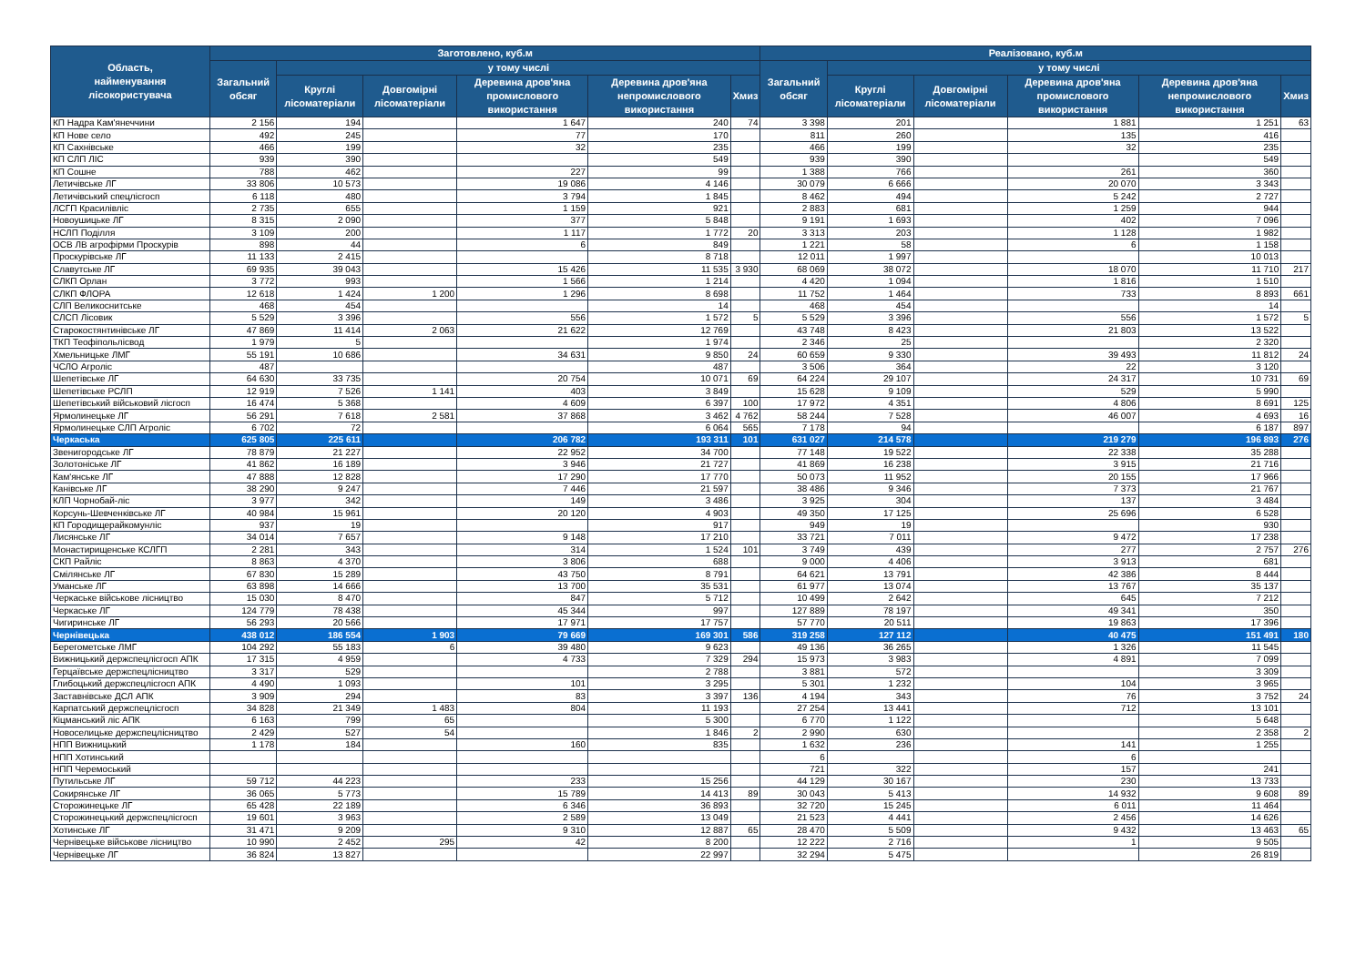| Область, найменування лісокористувача | Заготовлено, куб.м | | | | | | Реалізовано, куб.м | | | | | |
| --- | --- | --- | --- | --- | --- | --- | --- | --- | --- | --- | --- | --- |
| | Загальний обсяг | у тому числі | | | | | Загальний обсяг | у тому числі | | | | |
| | | Круглі лісоматеріали | Довгомірні лісоматеріали | Деревина дров'яна промислового використання | Деревина дров'яна непромислового використання | Хмиз | | Круглі лісоматеріали | Довгомірні лісоматеріали | Деревина дров'яна промислового використання | Деревина дров'яна непромислового використання | Хмиз |
| КП Надра Кам'янеччини | 2 156 | 194 | | 1 647 | 240 | 74 | 3 398 | 201 | | 1 881 | 1 251 | 63 |
| КП Нове село | 492 | 245 | | 77 | 170 | | 811 | 260 | | 135 | 416 | |
| КП Сахнівське | 466 | 199 | | 32 | 235 | | 466 | 199 | | 32 | 235 | |
| КП СЛП ЛІС | 939 | 390 | | | 549 | | 939 | 390 | | | 549 | |
| КП Сошне | 788 | 462 | | 227 | 99 | | 1 388 | 766 | | 261 | 360 | |
| Летичівське ЛГ | 33 806 | 10 573 | | 19 086 | 4 146 | | 30 079 | 6 666 | | 20 070 | 3 343 | |
| Летичівський спецлісгосп | 6 118 | 480 | | 3 794 | 1 845 | | 8 462 | 494 | | 5 242 | 2 727 | |
| ЛСГП Красилівліс | 2 735 | 655 | | 1 159 | 921 | | 2 883 | 681 | | 1 259 | 944 | |
| Новоушицьке ЛГ | 8 315 | 2 090 | | 377 | 5 848 | | 9 191 | 1 693 | | 402 | 7 096 | |
| НСЛП Поділля | 3 109 | 200 | | 1 117 | 1 772 | 20 | 3 313 | 203 | | 1 128 | 1 982 | |
| ОСВ ЛВ агрофірми Проскурів | 898 | 44 | | 6 | 849 | | 1 221 | 58 | | 6 | 1 158 | |
| Проскурівське ЛГ | 11 133 | 2 415 | | | 8 718 | | 12 011 | 1 997 | | | 10 013 | |
| Славутське ЛГ | 69 935 | 39 043 | | 15 426 | 11 535 | 3 930 | 68 069 | 38 072 | | 18 070 | 11 710 | 217 |
| СЛКП Орлан | 3 772 | 993 | | 1 566 | 1 214 | | 4 420 | 1 094 | | 1 816 | 1 510 | |
| СЛКП ФЛОРА | 12 618 | 1 424 | 1 200 | 1 296 | 8 698 | | 11 752 | 1 464 | | 733 | 8 893 | 661 |
| СЛП Великоснитське | 468 | 454 | | | 14 | | 468 | 454 | | | 14 | |
| СЛСП Лісовик | 5 529 | 3 396 | | 556 | 1 572 | 5 | 5 529 | 3 396 | | 556 | 1 572 | 5 |
| Старокостянтинівське ЛГ | 47 869 | 11 414 | 2 063 | 21 622 | 12 769 | | 43 748 | 8 423 | | 21 803 | 13 522 | |
| ТКП Теофіпольлісвод | 1 979 | 5 | | | 1 974 | | 2 346 | 25 | | | 2 320 | |
| Хмельницьке ЛМГ | 55 191 | 10 686 | | 34 631 | 9 850 | 24 | 60 659 | 9 330 | | 39 493 | 11 812 | 24 |
| ЧСЛО Агроліс | 487 | | | | 487 | | 3 506 | 364 | | 22 | 3 120 | |
| Шепетівське ЛГ | 64 630 | 33 735 | | 20 754 | 10 071 | 69 | 64 224 | 29 107 | | 24 317 | 10 731 | 69 |
| Шепетівське РСЛП | 12 919 | 7 526 | 1 141 | 403 | 3 849 | | 15 628 | 9 109 | | 529 | 5 990 | |
| Шепетівський військовий лісгосп | 16 474 | 5 368 | | 4 609 | 6 397 | 100 | 17 972 | 4 351 | | 4 806 | 8 691 | 125 |
| Ярмолинецьке ЛГ | 56 291 | 7 618 | 2 581 | 37 868 | 3 462 | 4 762 | 58 244 | 7 528 | | 46 007 | 4 693 | 16 |
| Ярмолинецьке СЛП Агроліс | 6 702 | 72 | | | 6 064 | 565 | 7 178 | 94 | | | 6 187 | 897 |
| Черкаська | 625 805 | 225 611 | | 206 782 | 193 311 | 101 | 631 027 | 214 578 | | 219 279 | 196 893 | 276 |
| Звенигородське ЛГ | 78 879 | 21 227 | | 22 952 | 34 700 | | 77 148 | 19 522 | | 22 338 | 35 288 | |
| Золотоніське ЛГ | 41 862 | 16 189 | | 3 946 | 21 727 | | 41 869 | 16 238 | | 3 915 | 21 716 | |
| Кам'янське ЛГ | 47 888 | 12 828 | | 17 290 | 17 770 | | 50 073 | 11 952 | | 20 155 | 17 966 | |
| Канівське ЛГ | 38 290 | 9 247 | | 7 446 | 21 597 | | 38 486 | 9 346 | | 7 373 | 21 767 | |
| КЛП Чорнобай-ліс | 3 977 | 342 | | 149 | 3 486 | | 3 925 | 304 | | 137 | 3 484 | |
| Корсунь-Шевченківське ЛГ | 40 984 | 15 961 | | 20 120 | 4 903 | | 49 350 | 17 125 | | 25 696 | 6 528 | |
| КП Городищерайкомунліс | 937 | 19 | | | 917 | | 949 | 19 | | | 930 | |
| Лисянське ЛГ | 34 014 | 7 657 | | 9 148 | 17 210 | | 33 721 | 7 011 | | 9 472 | 17 238 | |
| Монастирищенське КСЛГП | 2 281 | 343 | | 314 | 1 524 | 101 | 3 749 | 439 | | 277 | 2 757 | 276 |
| СКП Райліс | 8 863 | 4 370 | | 3 806 | 688 | | 9 000 | 4 406 | | 3 913 | 681 | |
| Смілянське ЛГ | 67 830 | 15 289 | | 43 750 | 8 791 | | 64 621 | 13 791 | | 42 386 | 8 444 | |
| Уманське ЛГ | 63 898 | 14 666 | | 13 700 | 35 531 | | 61 977 | 13 074 | | 13 767 | 35 137 | |
| Черкаське військове лісництво | 15 030 | 8 470 | | 847 | 5 712 | | 10 499 | 2 642 | | 645 | 7 212 | |
| Черкаське ЛГ | 124 779 | 78 438 | | 45 344 | 997 | | 127 889 | 78 197 | | 49 341 | 350 | |
| Чигиринське ЛГ | 56 293 | 20 566 | | 17 971 | 17 757 | | 57 770 | 20 511 | | 19 863 | 17 396 | |
| Чернівецька | 438 012 | 186 554 | 1 903 | 79 669 | 169 301 | 586 | 319 258 | 127 112 | | 40 475 | 151 491 | 180 |
| Берегометське ЛМГ | 104 292 | 55 183 | 6 | 39 480 | 9 623 | | 49 136 | 36 265 | | 1 326 | 11 545 | |
| Вижницький держспецлісгосп АПК | 17 315 | 4 959 | | 4 733 | 7 329 | 294 | 15 973 | 3 983 | | 4 891 | 7 099 | |
| Герцаївське держспецлісництво | 3 317 | 529 | | | 2 788 | | 3 881 | 572 | | | 3 309 | |
| Глибоцький держспецлісгосп АПК | 4 490 | 1 093 | | 101 | 3 295 | | 5 301 | 1 232 | | 104 | 3 965 | |
| Заставнівське ДСЛ АПК | 3 909 | 294 | | 83 | 3 397 | 136 | 4 194 | 343 | | 76 | 3 752 | 24 |
| Карпатський держспецлісгосп | 34 828 | 21 349 | 1 483 | 804 | 11 193 | | 27 254 | 13 441 | | 712 | 13 101 | |
| Кіцманський ліс АПК | 6 163 | 799 | 65 | | 5 300 | | 6 770 | 1 122 | | | 5 648 | |
| Новоселицьке держспецлісництво | 2 429 | 527 | 54 | | 1 846 | 2 | 2 990 | 630 | | | 2 358 | 2 |
| НПП Вижницький | 1 178 | 184 | | 160 | 835 | | 1 632 | 236 | | 141 | 1 255 | |
| НПП Хотинський | | | | | | | 6 | | | 6 | | |
| НПП Черемоський | | | | | | | 721 | 322 | | 157 | 241 | |
| Путильське ЛГ | 59 712 | 44 223 | | 233 | 15 256 | | 44 129 | 30 167 | | 230 | 13 733 | |
| Сокирянське ЛГ | 36 065 | 5 773 | | 15 789 | 14 413 | 89 | 30 043 | 5 413 | | 14 932 | 9 608 | 89 |
| Сторожинецьке ЛГ | 65 428 | 22 189 | | 6 346 | 36 893 | | 32 720 | 15 245 | | 6 011 | 11 464 | |
| Сторожинецький держспецлісгосп | 19 601 | 3 963 | | 2 589 | 13 049 | | 21 523 | 4 441 | | 2 456 | 14 626 | |
| Хотинське ЛГ | 31 471 | 9 209 | | 9 310 | 12 887 | 65 | 28 470 | 5 509 | | 9 432 | 13 463 | 65 |
| Чернівецьке військове лісництво | 10 990 | 2 452 | 295 | 42 | 8 200 | | 12 222 | 2 716 | | 1 | 9 505 | |
| Чернівецьке ЛГ | 36 824 | 13 827 | | | 22 997 | | 32 294 | 5 475 | | | 26 819 | |